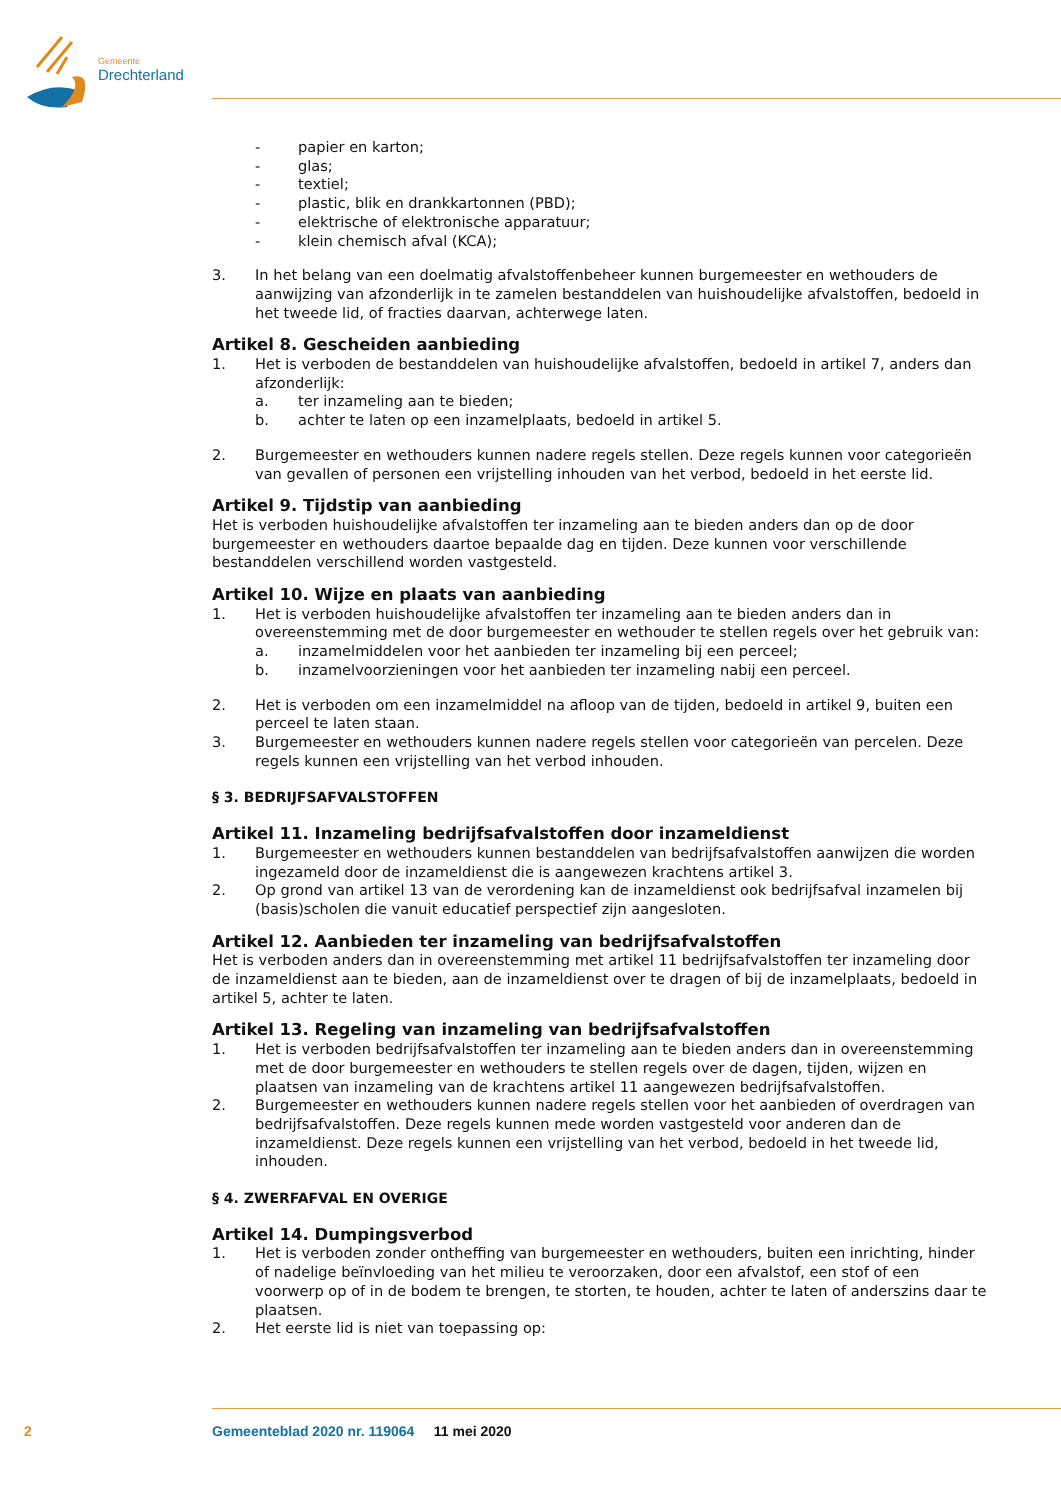Gemeente
Drechterland
- papier en karton;
- glas;
- textiel;
- plastic, blik en drankkartonnen (PBD);
- elektrische of elektronische apparatuur;
- klein chemisch afval (KCA);
3. In het belang van een doelmatig afvalstoffenbeheer kunnen burgemeester en wethouders de aanwijzing van afzonderlijk in te zamelen bestanddelen van huishoudelijke afvalstoffen, bedoeld in het tweede lid, of fracties daarvan, achterwege laten.
Artikel 8. Gescheiden aanbieding
1. Het is verboden de bestanddelen van huishoudelijke afvalstoffen, bedoeld in artikel 7, anders dan afzonderlijk:
a. ter inzameling aan te bieden;
b. achter te laten op een inzamelplaats, bedoeld in artikel 5.
2. Burgemeester en wethouders kunnen nadere regels stellen. Deze regels kunnen voor categorieën van gevallen of personen een vrijstelling inhouden van het verbod, bedoeld in het eerste lid.
Artikel 9. Tijdstip van aanbieding
Het is verboden huishoudelijke afvalstoffen ter inzameling aan te bieden anders dan op de door burgemeester en wethouders daartoe bepaalde dag en tijden. Deze kunnen voor verschillende bestanddelen verschillend worden vastgesteld.
Artikel 10. Wijze en plaats van aanbieding
1. Het is verboden huishoudelijke afvalstoffen ter inzameling aan te bieden anders dan in overeenstemming met de door burgemeester en wethouder te stellen regels over het gebruik van:
a. inzamelmiddelen voor het aanbieden ter inzameling bij een perceel;
b. inzamelvoorzieningen voor het aanbieden ter inzameling nabij een perceel.
2. Het is verboden om een inzamelmiddel na afloop van de tijden, bedoeld in artikel 9, buiten een perceel te laten staan.
3. Burgemeester en wethouders kunnen nadere regels stellen voor categorieën van percelen. Deze regels kunnen een vrijstelling van het verbod inhouden.
§ 3. BEDRIJFSAFVALSTOFFEN
Artikel 11. Inzameling bedrijfsafvalstoffen door inzameldienst
1. Burgemeester en wethouders kunnen bestanddelen van bedrijfsafvalstoffen aanwijzen die worden ingezameld door de inzameldienst die is aangewezen krachtens artikel 3.
2. Op grond van artikel 13 van de verordening kan de inzameldienst ook bedrijfsafval inzamelen bij (basis)scholen die vanuit educatief perspectief zijn aangesloten.
Artikel 12. Aanbieden ter inzameling van bedrijfsafvalstoffen
Het is verboden anders dan in overeenstemming met artikel 11 bedrijfsafvalstoffen ter inzameling door de inzameldienst aan te bieden, aan de inzameldienst over te dragen of bij de inzamelplaats, bedoeld in artikel 5, achter te laten.
Artikel 13. Regeling van inzameling van bedrijfsafvalstoffen
1. Het is verboden bedrijfsafvalstoffen ter inzameling aan te bieden anders dan in overeenstemming met de door burgemeester en wethouders te stellen regels over de dagen, tijden, wijzen en plaatsen van inzameling van de krachtens artikel 11 aangewezen bedrijfsafvalstoffen.
2. Burgemeester en wethouders kunnen nadere regels stellen voor het aanbieden of overdragen van bedrijfsafvalstoffen. Deze regels kunnen mede worden vastgesteld voor anderen dan de inzameldienst. Deze regels kunnen een vrijstelling van het verbod, bedoeld in het tweede lid, inhouden.
§ 4. ZWERFAFVAL EN OVERIGE
Artikel 14. Dumpingsverbod
1. Het is verboden zonder ontheffing van burgemeester en wethouders, buiten een inrichting, hinder of nadelige beïnvloeding van het milieu te veroorzaken, door een afvalstof, een stof of een voorwerp op of in de bodem te brengen, te storten, te houden, achter te laten of anderszins daar te plaatsen.
2. Het eerste lid is niet van toepassing op:
2 Gemeenteblad 2020 nr. 119064 11 mei 2020